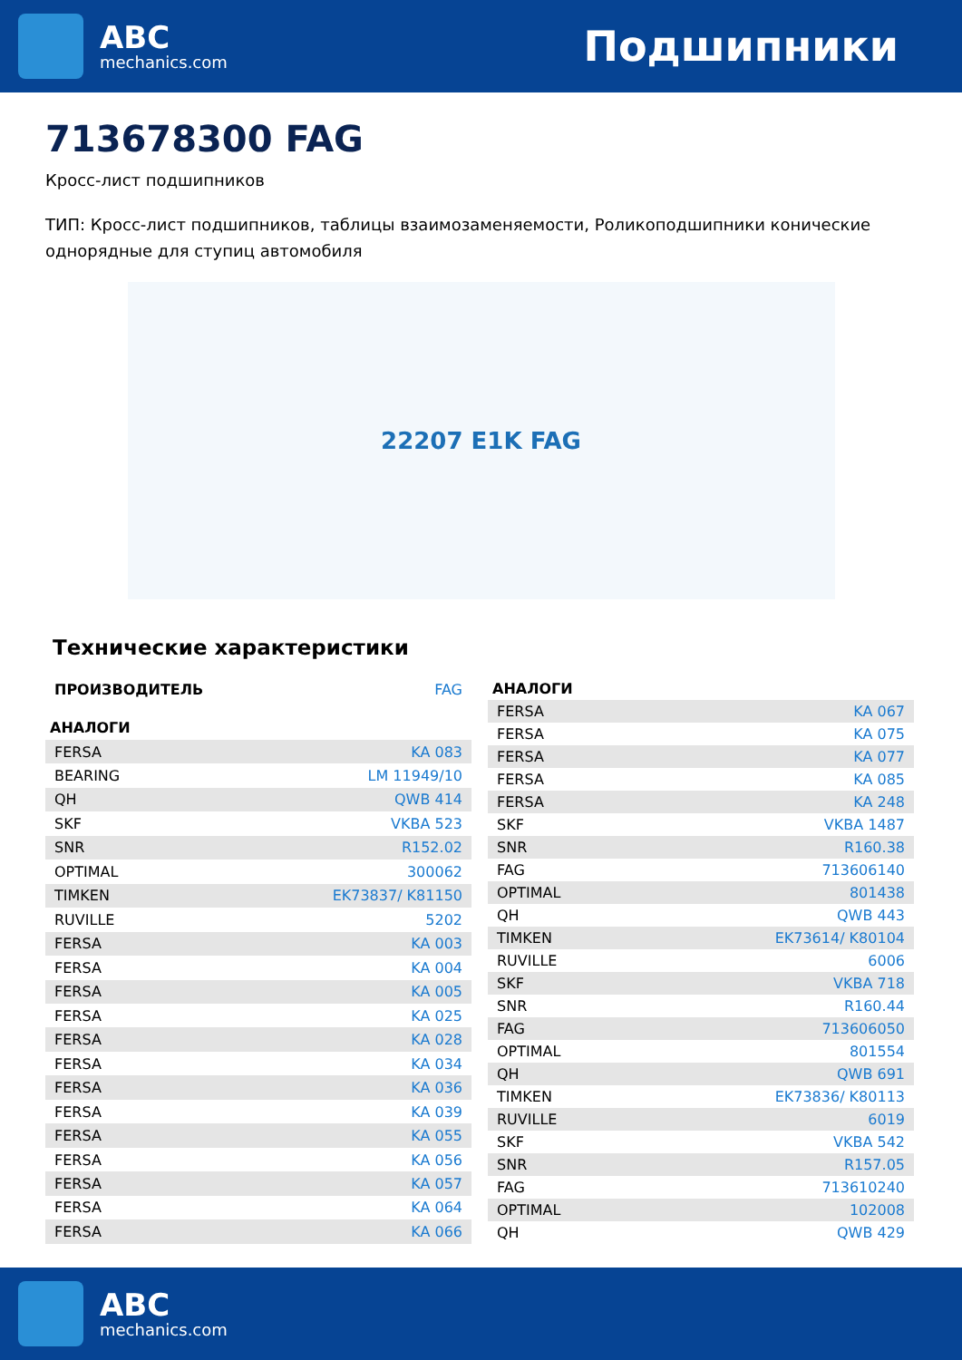ABC
mechanics.com
Подшипники
713678300 FAG
Кросс-лист подшипников
ТИП: Кросс-лист подшипников, таблицы взаимозаменяемости, Роликоподшипники конические однорядные для ступиц автомобиля
22207 E1K FAG
Технические характеристики
| ПРОИЗВОДИТЕЛЬ | FAG |
| АНАЛОГИ | |
| FERSA | KA 083 |
| BEARING | LM 11949/10 |
| QH | QWB 414 |
| SKF | VKBA 523 |
| SNR | R152.02 |
| OPTIMAL | 300062 |
| TIMKEN | EK73837/ K81150 |
| RUVILLE | 5202 |
| FERSA | KA 003 |
| FERSA | KA 004 |
| FERSA | KA 005 |
| FERSA | KA 025 |
| FERSA | KA 028 |
| FERSA | KA 034 |
| FERSA | KA 036 |
| FERSA | KA 039 |
| FERSA | KA 055 |
| FERSA | KA 056 |
| FERSA | KA 057 |
| FERSA | KA 064 |
| FERSA | KA 066 |
| АНАЛОГИ | |
| --- | --- |
| FERSA | KA 067 |
| FERSA | KA 075 |
| FERSA | KA 077 |
| FERSA | KA 085 |
| FERSA | KA 248 |
| SKF | VKBA 1487 |
| SNR | R160.38 |
| FAG | 713606140 |
| OPTIMAL | 801438 |
| QH | QWB 443 |
| TIMKEN | EK73614/ K80104 |
| RUVILLE | 6006 |
| SKF | VKBA 718 |
| SNR | R160.44 |
| FAG | 713606050 |
| OPTIMAL | 801554 |
| QH | QWB 691 |
| TIMKEN | EK73836/ K80113 |
| RUVILLE | 6019 |
| SKF | VKBA 542 |
| SNR | R157.05 |
| FAG | 713610240 |
| OPTIMAL | 102008 |
| QH | QWB 429 |
ABC
mechanics.com